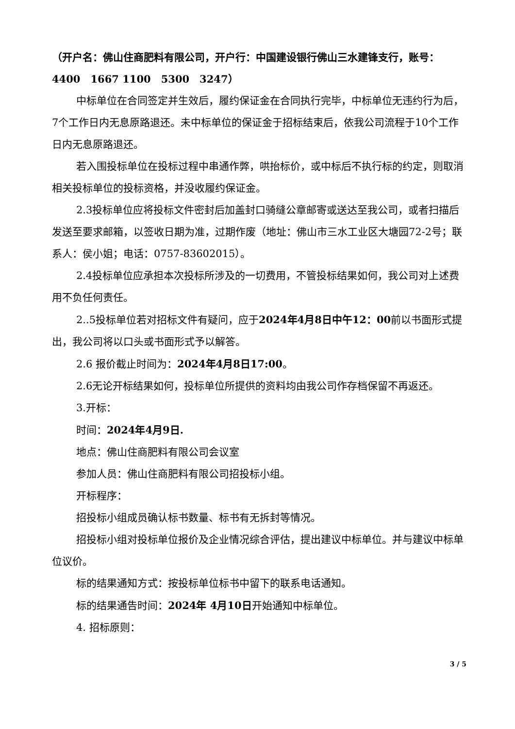（开户名：佛山住商肥料有限公司，开户行：中国建设银行佛山三水建锋支行，账号：4400　1667 1100　5300　3247）
中标单位在合同签定并生效后，履约保证金在合同执行完毕，中标单位无违约行为后，7个工作日内无息原路退还。未中标单位的保证金于招标结束后，依我公司流程于10个工作日内无息原路退还。
若入围投标单位在投标过程中串通作弊，哄抬标价，或中标后不执行标的约定，则取消相关投标单位的投标资格，并没收履约保证金。
2.3投标单位应将投标文件密封后加盖封口骑缝公章邮寄或送达至我公司，或者扫描后发送至要求邮箱，以签收日期为准，过期作废（地址：佛山市三水工业区大塘园72-2号；联系人：侯小姐；电话：0757-83602015）。
2.4投标单位应承担本次投标所涉及的一切费用，不管投标结果如何，我公司对上述费用不负任何责任。
2..5投标单位若对招标文件有疑问，应于2024年4月8日中午12：00前以书面形式提出，我公司将以口头或书面形式予以解答。
2.6 报价截止时间为：2024年4月8日17:00。
2.6无论开标结果如何，投标单位所提供的资料均由我公司作存档保留不再返还。
3.开标：
时间：2024年4月9日.
地点：佛山住商肥料有限公司会议室
参加人员：佛山住商肥料有限公司招投标小组。
开标程序：
招投标小组成员确认标书数量、标书有无拆封等情况。
招投标小组对投标单位报价及企业情况综合评估，提出建议中标单位。并与建议中标单位议价。
标的结果通知方式：按投标单位标书中留下的联系电话通知。
标的结果通告时间：2024年 4月10日开始通知中标单位。
4. 招标原则：
3 / 5